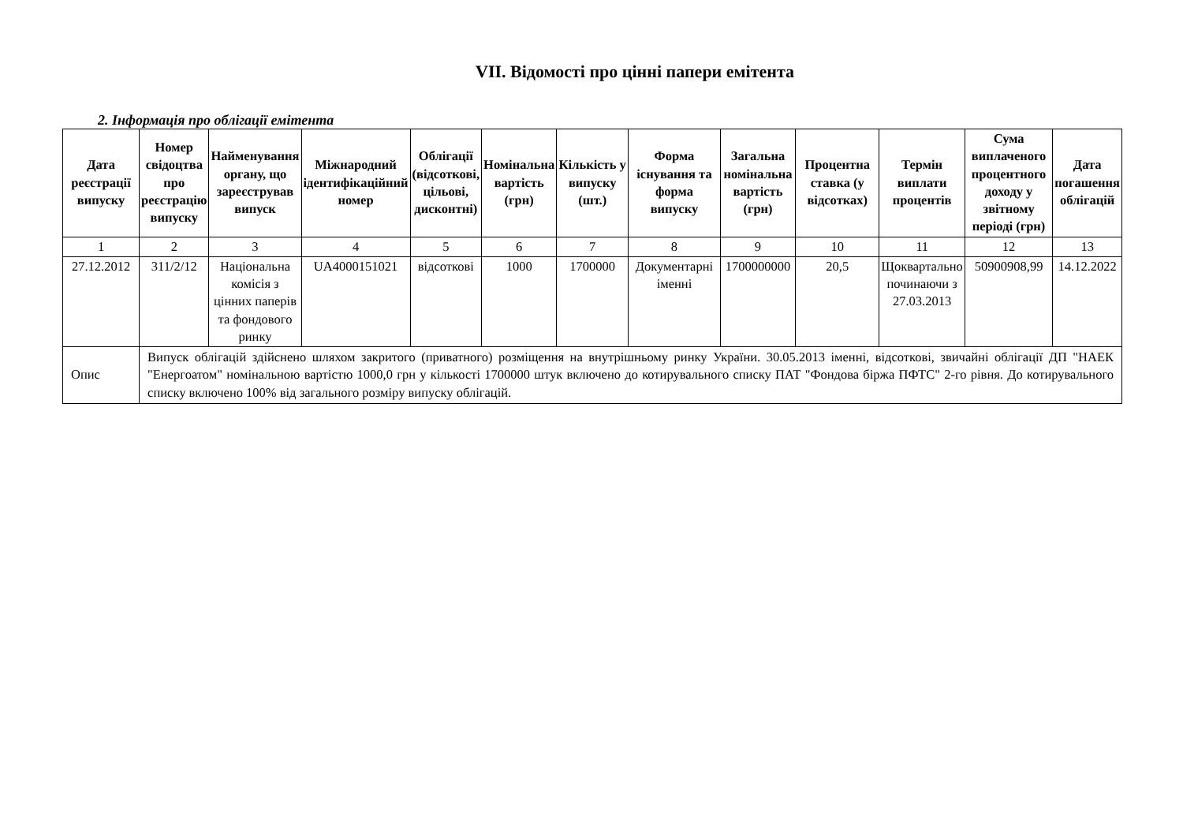VII. Відомості про цінні папери емітента
2. Інформація про облігації емітента
| Дата реєстрації випуску | Номер свідоцтва про реєстрацію випуску | Найменування органу, що зареєстрував випуск | Міжнародний ідентифікаційний номер | Облігації (відсоткові, цільові, дисконтні) | Номінальна вартість (грн) | Кількість у випуску (шт.) | Форма існування та форма випуску | Загальна номінальна вартість (грн) | Процентна ставка (у відсотках) | Термін виплати процентів | Сума виплаченого процентного доходу у звітному періоді (грн) | Дата погашення облігацій |
| --- | --- | --- | --- | --- | --- | --- | --- | --- | --- | --- | --- | --- |
| 1 | 2 | 3 | 4 | 5 | 6 | 7 | 8 | 9 | 10 | 11 | 12 | 13 |
| 27.12.2012 | 311/2/12 | Національна комісія з цінних паперів та фондового ринку | UA4000151021 | відсоткові | 1000 | 1700000 | Документарні іменні | 1700000000 | 20,5 | Щоквартально починаючи з 27.03.2013 | 50900908,99 | 14.12.2022 |
| Опис | Випуск облігацій здійснено шляхом закритого (приватного) розміщення на внутрішньому ринку України. 30.05.2013 іменні, відсоткові, звичайні облігації ДП "НАЕК "Енергоатом" номінальною вартістю 1000,0 грн у кількості 1700000 штук включено до котирувального списку ПАТ "Фондова біржа ПФТС" 2-го рівня. До котирувального списку включено 100% від загального розміру випуску облігацій. | | | | | | | | | | | |